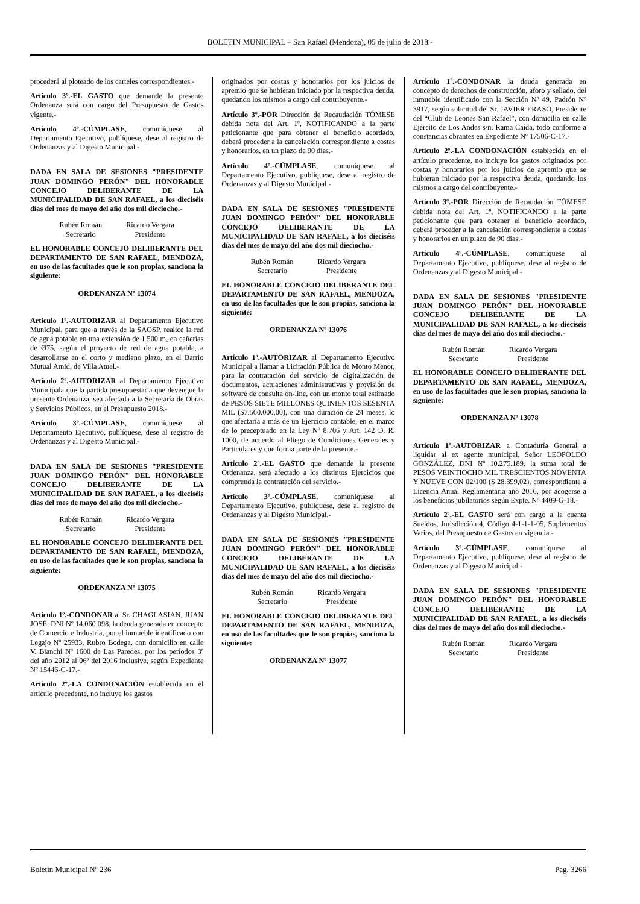BOLETIN MUNICIPAL – San Rafael (Mendoza), 05 de julio de 2018.-
procederá al ploteado de los carteles correspondientes.-
Artículo 3º.-EL GASTO que demande la presente Ordenanza será con cargo del Presupuesto de Gastos vigente.-
Artículo 4º.-CÚMPLASE, comuníquese al Departamento Ejecutivo, publíquese, dese al registro de Ordenanzas y al Digesto Municipal.-
DADA EN SALA DE SESIONES "PRESIDENTE JUAN DOMINGO PERÓN" DEL HONORABLE CONCEJO DELIBERANTE DE LA MUNICIPALIDAD DE SAN RAFAEL, a los dieciséis días del mes de mayo del año dos mil dieciocho.-
Rubén Román
Secretario
Ricardo Vergara
Presidente
EL HONORABLE CONCEJO DELIBERANTE DEL DEPARTAMENTO DE SAN RAFAEL, MENDOZA, en uso de las facultades que le son propias, sanciona la siguiente:
ORDENANZA Nº 13074
Artículo 1º.-AUTORIZAR al Departamento Ejecutivo Municipal, para que a través de la SAOSP, realice la red de agua potable en una extensión de 1.500 m, en cañerías de Ø75, según el proyecto de red de agua potable, a desarrollarse en el corto y mediano plazo, en el Barrio Mutual Amid, de Villa Atuel.-
Artículo 2º.-AUTORIZAR al Departamento Ejecutivo Municipala que la partida presupuestaria que devengue la presente Ordenanza, sea afectada a la Secretaría de Obras y Servicios Públicos, en el Presupuesto 2018.-
Artículo 3º.-CÚMPLASE, comuníquese al Departamento Ejecutivo, publíquese, dese al registro de Ordenanzas y al Digesto Municipal.-
DADA EN SALA DE SESIONES "PRESIDENTE JUAN DOMINGO PERÓN" DEL HONORABLE CONCEJO DELIBERANTE DE LA MUNICIPALIDAD DE SAN RAFAEL, a los dieciséis días del mes de mayo del año dos mil dieciocho.-
Rubén Román
Secretario
Ricardo Vergara
Presidente
EL HONORABLE CONCEJO DELIBERANTE DEL DEPARTAMENTO DE SAN RAFAEL, MENDOZA, en uso de las facultades que le son propias, sanciona la siguiente:
ORDENANZA Nº 13075
Artículo 1º.-CONDONAR al Sr. CHAGLASIAN, JUAN JOSÉ, DNI Nº 14.060.098, la deuda generada en concepto de Comercio e Industria, por el inmueble identificado con Legajo Nº 25933, Rubro Bodega, con domicilio en calle V. Bianchi Nº 1600 de Las Paredes, por los períodos 3º del año 2012 al 06º del 2016 inclusive, según Expediente Nº 15446-C-17.-
Artículo 2º.-LA CONDONACIÓN establecida en el artículo precedente, no incluye los gastos
originados por costas y honorarios por los juicios de apremio que se hubieran iniciado por la respectiva deuda, quedando los mismos a cargo del contribuyente.-
Artículo 3º.-POR Dirección de Recaudación TÓMESE debida nota del Art. 1º, NOTIFICANDO a la parte peticionante que para obtener el beneficio acordado, deberá proceder a la cancelación correspondiente a costas y honorarios, en un plazo de 90 días.-
Artículo 4º.-CÚMPLASE, comuníquese al Departamento Ejecutivo, publíquese, dese al registro de Ordenanzas y al Digesto Municipal.-
DADA EN SALA DE SESIONES "PRESIDENTE JUAN DOMINGO PERÓN" DEL HONORABLE CONCEJO DELIBERANTE DE LA MUNICIPALIDAD DE SAN RAFAEL, a los dieciséis días del mes de mayo del año dos mil dieciocho.-
Rubén Román
Secretario
Ricardo Vergara
Presidente
EL HONORABLE CONCEJO DELIBERANTE DEL DEPARTAMENTO DE SAN RAFAEL, MENDOZA, en uso de las facultades que le son propias, sanciona la siguiente:
ORDENANZA Nº 13076
Artículo 1º.-AUTORIZAR al Departamento Ejecutivo Municipal a llamar a Licitación Pública de Monto Menor, para la contratación del servicio de digitalización de documentos, actuaciones administrativas y provisión de software de consulta on-line, con un monto total estimado de PESOS SIETE MILLONES QUINIENTOS SESENTA MIL ($7.560.000,00), con una duración de 24 meses, lo que afectaría a más de un Ejercicio contable, en el marco de lo preceptuado en la Ley Nº 8.706 y Art. 142 D. R. 1000, de acuerdo al Pliego de Condiciones Generales y Particulares y que forma parte de la presente.-
Artículo 2º.-EL GASTO que demande la presente Ordenanza, será afectado a los distintos Ejercicios que comprenda la contratación del servicio.-
Artículo 3º.-CÚMPLASE, comuníquese al Departamento Ejecutivo, publíquese, dese al registro de Ordenanzas y al Digesto Municipal.-
DADA EN SALA DE SESIONES "PRESIDENTE JUAN DOMINGO PERÓN" DEL HONORABLE CONCEJO DELIBERANTE DE LA MUNICIPALIDAD DE SAN RAFAEL, a los dieciséis días del mes de mayo del año dos mil dieciocho.-
Rubén Román
Secretario
Ricardo Vergara
Presidente
EL HONORABLE CONCEJO DELIBERANTE DEL DEPARTAMENTO DE SAN RAFAEL, MENDOZA, en uso de las facultades que le son propias, sanciona la siguiente:
ORDENANZA Nº 13077
Artículo 1º.-CONDONAR la deuda generada en concepto de derechos de construcción, aforo y sellado, del inmueble identificado con la Sección Nº 49, Padrón Nº 3917, según solicitud del Sr. JAVIER ERASO, Presidente del “Club de Leones San Rafael”, con domicilio en calle Ejército de Los Andes s/n, Rama Caída, todo conforme a constancias obrantes en Expediente Nº 17506-C-17.-
Artículo 2º.-LA CONDONACIÓN establecida en el artículo precedente, no incluye los gastos originados por costas y honorarios por los juicios de apremio que se hubieran iniciado por la respectiva deuda, quedando los mismos a cargo del contribuyente.-
Artículo 3º.-POR Dirección de Recaudación TÓMESE debida nota del Art. 1º, NOTIFICANDO a la parte peticionante que para obtener el beneficio acordado, deberá proceder a la cancelación correspondiente a costas y honorarios en un plazo de 90 días.-
Artículo 4º.-CÚMPLASE, comuníquese al Departamento Ejecutivo, publíquese, dese al registro de Ordenanzas y al Digesto Municipal.-
DADA EN SALA DE SESIONES "PRESIDENTE JUAN DOMINGO PERÓN" DEL HONORABLE CONCEJO DELIBERANTE DE LA MUNICIPALIDAD DE SAN RAFAEL, a los dieciséis días del mes de mayo del año dos mil dieciocho.-
Rubén Román
Secretario
Ricardo Vergara
Presidente
EL HONORABLE CONCEJO DELIBERANTE DEL DEPARTAMENTO DE SAN RAFAEL, MENDOZA, en uso de las facultades que le son propias, sanciona la siguiente:
ORDENANZA Nº 13078
Artículo 1º.-AUTORIZAR a Contaduría General a liquidar al ex agente municipal, Señor LEOPOLDO GONZÁLEZ, DNI Nº 10.275.189, la suma total de PESOS VEINTIOCHO MIL TRESCIENTOS NOVENTA Y NUEVE CON 02/100 ($ 28.399,02), correspondiente a Licencia Anual Reglamentaria año 2016, por acogerse a los beneficios jubilatorios según Expte. Nº 4409-G-18.-
Artículo 2º.-EL GASTO será con cargo a la cuenta Sueldos, Jurisdicción 4, Código 4-1-1-1-05, Suplementos Varios, del Presupuesto de Gastos en vigencia.-
Artículo 3º.-CÚMPLASE, comuníquese al Departamento Ejecutivo, publíquese, dese al registro de Ordenanzas y al Digesto Municipal.-
DADA EN SALA DE SESIONES "PRESIDENTE JUAN DOMINGO PERÓN" DEL HONORABLE CONCEJO DELIBERANTE DE LA MUNICIPALIDAD DE SAN RAFAEL, a los dieciséis días del mes de mayo del año dos mil dieciocho.-
Rubén Román
Secretario
Ricardo Vergara
Presidente
Boletín Municipal Nº 236 Pag. 3266